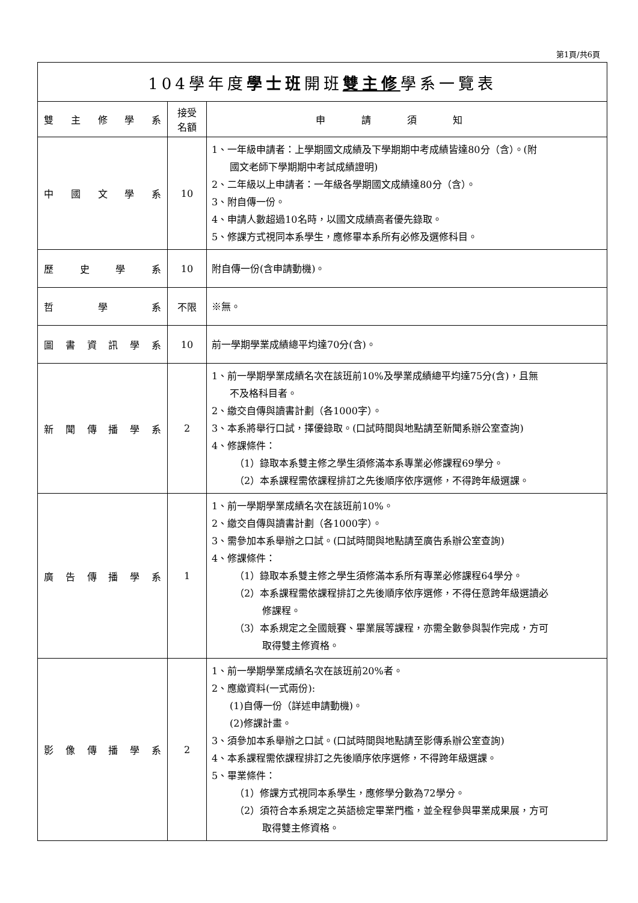第1頁/共6頁
| 104學年度 學士班 開班 雙主修 學系一覽表 | | |
| --- | --- | --- |
| 雙 主 修 學 系 | 接受 名額 | 申請須知 |
| 中 國 文 學 系 | 10 | 1、一年級申請者：上學期國文成績及下學期期中考成績皆達80分（含）。(附 國文老師下學期期中考試成績證明) 2、二年級以上申請者：一年級各學期國文成績達80分（含）。 3、附自傳一份。 4、申請人數超過10名時，以國文成績高者優先錄取。 5、修課方式視同本系學生，應修畢本系所有必修及選修科目。 |
| 歷 史 學 系 | 10 | 附自傳一份(含申請動機)。 |
| 哲 學 系 | 不限 | ※無。 |
| 圖 書 資 訊 學 系 | 10 | 前一學期學業成績總平均達70分(含)。 |
| 新 聞 傳 播 學 系 | 2 | 1、前一學期學業成績名次在該班前10%及學業成績總平均達75分(含)，且無 不及格科目者。 2、繳交自傳與讀書計劃（各1000字）。 3、本系將舉行口試，擇優錄取。(口試時間與地點請至新聞系辦公室查詢) 4、修課條件： （1）錄取本系雙主修之學生須修滿本系專業必修課程69學分。 （2）本系課程需依課程排訂之先後順序依序選修，不得跨年級選課。 |
| 廣 告 傳 播 學 系 | 1 | 1、前一學期學業成績名次在該班前10%。 2、繳交自傳與讀書計劃（各1000字）。 3、需參加本系舉辦之口試。(口試時間與地點請至廣告系辦公室查詢) 4、修課條件： （1）錄取本系雙主修之學生須修滿本系所有專業必修課程64學分。 （2）本系課程需依課程排訂之先後順序依序選修，不得任意跨年級選讀必 修課程。 （3）本系規定之全國競賽、畢業展等課程，亦需全數參與製作完成，方可 取得雙主修資格。 |
| 影 像 傳 播 學 系 | 2 | 1、前一學期學業成績名次在該班前20%者。 2、應繳資料(一式兩份): (1)自傳一份（詳述申請動機)。 (2)修課計畫。 3、須參加本系舉辦之口試。(口試時間與地點請至影傳系辦公室查詢) 4、本系課程需依課程排訂之先後順序依序選修，不得跨年級選課。 5、畢業條件： （1）修課方式視同本系學生，應修學分數為72學分。 （2）須符合本系規定之英語檢定畢業門檻，並全程參與畢業成果展，方可 取得雙主修資格。 |